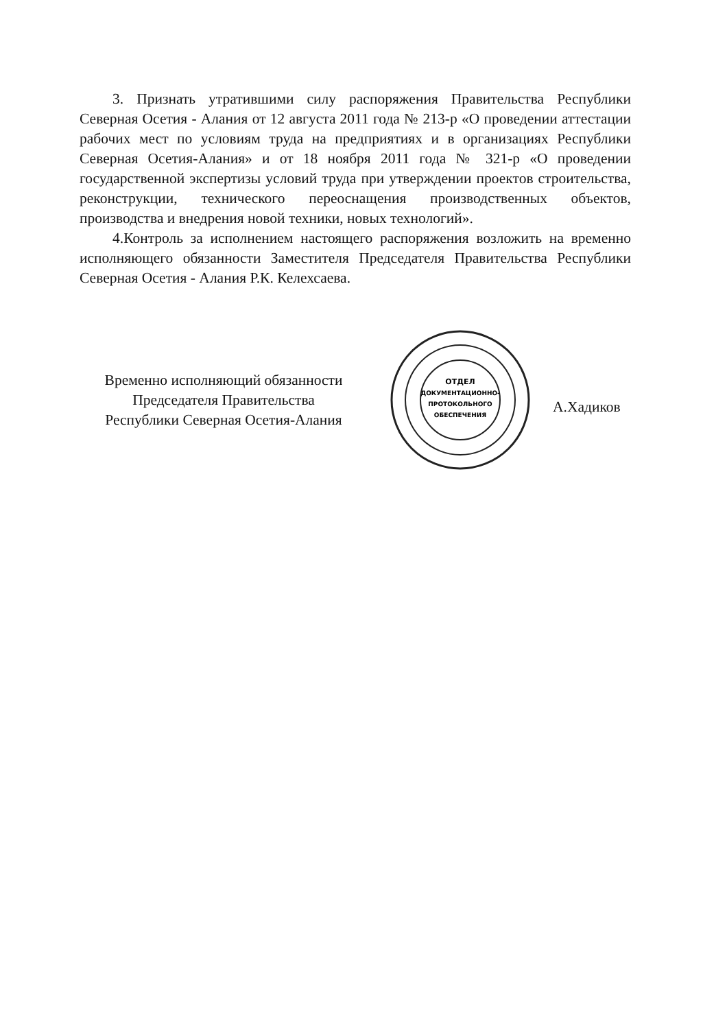3. Признать утратившими силу распоряжения Правительства Республики Северная Осетия - Алания от 12 августа 2011 года № 213-р «О проведении аттестации рабочих мест по условиям труда на предприятиях и в организациях Республики Северная Осетия-Алания» и от 18 ноября 2011 года № 321-р «О проведении государственной экспертизы условий труда при утверждении проектов строительства, реконструкции, технического переоснащения производственных объектов, производства и внедрения новой техники, новых технологий».
4.Контроль за исполнением настоящего распоряжения возложить на временно исполняющего обязанности Заместителя Председателя Правительства Республики Северная Осетия - Алания Р.К. Келехсаева.
Временно исполняющий обязанности
Председателя Правительства
Республики Северная Осетия-Алания
ОТДЕЛ
ДОКУМЕНТАЦИОННО-
ПРОТОКОЛЬНОГО
ОБЕСПЕЧЕНИЯ
А.Хадиков